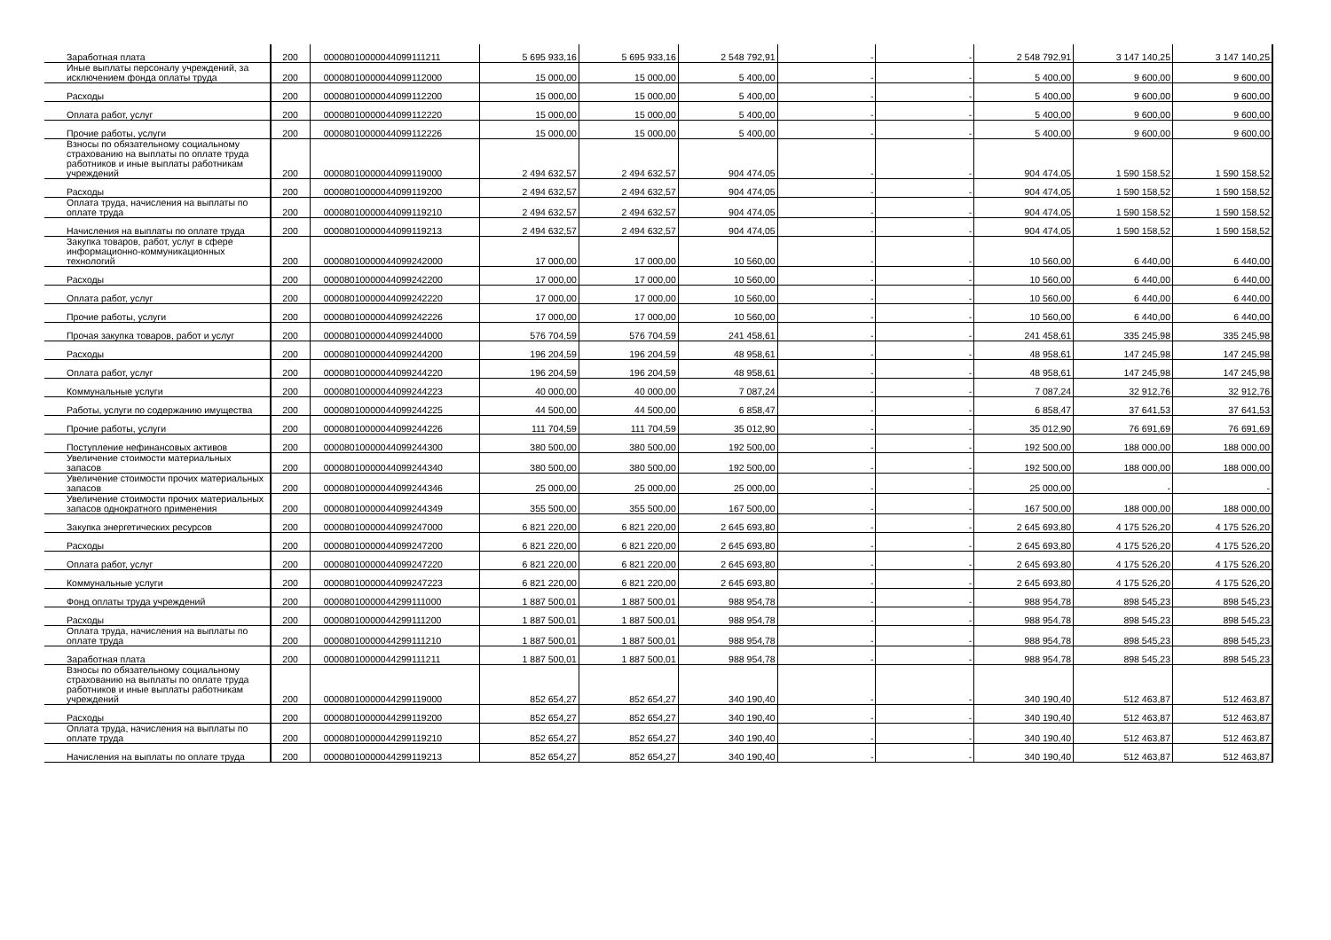| Заработная плата | 200 | 00008010000044099111211 | 5 695 933,16 | 5 695 933,16 | 2 548 792,91 | - | - | 2 548 792,91 | 3 147 140,25 | 3 147 140,25 |
| Иные выплаты персоналу учреждений, за исключением фонда оплаты труда | 200 | 00008010000044099112000 | 15 000,00 | 15 000,00 | 5 400,00 | - | - | 5 400,00 | 9 600,00 | 9 600,00 |
| Расходы | 200 | 00008010000044099112200 | 15 000,00 | 15 000,00 | 5 400,00 | - | - | 5 400,00 | 9 600,00 | 9 600,00 |
| Оплата работ, услуг | 200 | 00008010000044099112220 | 15 000,00 | 15 000,00 | 5 400,00 | - | - | 5 400,00 | 9 600,00 | 9 600,00 |
| Прочие работы, услуги | 200 | 00008010000044099112226 | 15 000,00 | 15 000,00 | 5 400,00 | - | - | 5 400,00 | 9 600,00 | 9 600,00 |
| Взносы по обязательному социальному страхованию на выплаты по оплате труда работников и иные выплаты работникам учреждений | 200 | 00008010000044099119000 | 2 494 632,57 | 2 494 632,57 | 904 474,05 | - | - | 904 474,05 | 1 590 158,52 | 1 590 158,52 |
| Расходы | 200 | 00008010000044099119200 | 2 494 632,57 | 2 494 632,57 | 904 474,05 | - | - | 904 474,05 | 1 590 158,52 | 1 590 158,52 |
| Оплата труда, начисления на выплаты по оплате труда | 200 | 00008010000044099119210 | 2 494 632,57 | 2 494 632,57 | 904 474,05 | - | - | 904 474,05 | 1 590 158,52 | 1 590 158,52 |
| Начисления на выплаты по оплате труда | 200 | 00008010000044099119213 | 2 494 632,57 | 2 494 632,57 | 904 474,05 | - | - | 904 474,05 | 1 590 158,52 | 1 590 158,52 |
| Закупка товаров, работ, услуг в сфере информационно-коммуникационных технологий | 200 | 00008010000044099242000 | 17 000,00 | 17 000,00 | 10 560,00 | - | - | 10 560,00 | 6 440,00 | 6 440,00 |
| Расходы | 200 | 00008010000044099242200 | 17 000,00 | 17 000,00 | 10 560,00 | - | - | 10 560,00 | 6 440,00 | 6 440,00 |
| Оплата работ, услуг | 200 | 00008010000044099242220 | 17 000,00 | 17 000,00 | 10 560,00 | - | - | 10 560,00 | 6 440,00 | 6 440,00 |
| Прочие работы, услуги | 200 | 00008010000044099242226 | 17 000,00 | 17 000,00 | 10 560,00 | - | - | 10 560,00 | 6 440,00 | 6 440,00 |
| Прочая закупка товаров, работ и услуг | 200 | 00008010000044099244000 | 576 704,59 | 576 704,59 | 241 458,61 | - | - | 241 458,61 | 335 245,98 | 335 245,98 |
| Расходы | 200 | 00008010000044099244200 | 196 204,59 | 196 204,59 | 48 958,61 | - | - | 48 958,61 | 147 245,98 | 147 245,98 |
| Оплата работ, услуг | 200 | 00008010000044099244220 | 196 204,59 | 196 204,59 | 48 958,61 | - | - | 48 958,61 | 147 245,98 | 147 245,98 |
| Коммунальные услуги | 200 | 00008010000044099244223 | 40 000,00 | 40 000,00 | 7 087,24 | - | - | 7 087,24 | 32 912,76 | 32 912,76 |
| Работы, услуги по содержанию имущества | 200 | 00008010000044099244225 | 44 500,00 | 44 500,00 | 6 858,47 | - | - | 6 858,47 | 37 641,53 | 37 641,53 |
| Прочие работы, услуги | 200 | 00008010000044099244226 | 111 704,59 | 111 704,59 | 35 012,90 | - | - | 35 012,90 | 76 691,69 | 76 691,69 |
| Поступление нефинансовых активов | 200 | 00008010000044099244300 | 380 500,00 | 380 500,00 | 192 500,00 | - | - | 192 500,00 | 188 000,00 | 188 000,00 |
| Увеличение стоимости материальных запасов | 200 | 00008010000044099244340 | 380 500,00 | 380 500,00 | 192 500,00 | - | - | 192 500,00 | 188 000,00 | 188 000,00 |
| Увеличение стоимости прочих материальных запасов | 200 | 00008010000044099244346 | 25 000,00 | 25 000,00 | 25 000,00 | - | - | 25 000,00 | - | - |
| Увеличение стоимости прочих материальных запасов однократного применения | 200 | 00008010000044099244349 | 355 500,00 | 355 500,00 | 167 500,00 | - | - | 167 500,00 | 188 000,00 | 188 000,00 |
| Закупка энергетических ресурсов | 200 | 00008010000044099247000 | 6 821 220,00 | 6 821 220,00 | 2 645 693,80 | - | - | 2 645 693,80 | 4 175 526,20 | 4 175 526,20 |
| Расходы | 200 | 00008010000044099247200 | 6 821 220,00 | 6 821 220,00 | 2 645 693,80 | - | - | 2 645 693,80 | 4 175 526,20 | 4 175 526,20 |
| Оплата работ, услуг | 200 | 00008010000044099247220 | 6 821 220,00 | 6 821 220,00 | 2 645 693,80 | - | - | 2 645 693,80 | 4 175 526,20 | 4 175 526,20 |
| Коммунальные услуги | 200 | 00008010000044099247223 | 6 821 220,00 | 6 821 220,00 | 2 645 693,80 | - | - | 2 645 693,80 | 4 175 526,20 | 4 175 526,20 |
| Фонд оплаты труда учреждений | 200 | 00008010000044299111000 | 1 887 500,01 | 1 887 500,01 | 988 954,78 | - | - | 988 954,78 | 898 545,23 | 898 545,23 |
| Расходы | 200 | 00008010000044299111200 | 1 887 500,01 | 1 887 500,01 | 988 954,78 | - | - | 988 954,78 | 898 545,23 | 898 545,23 |
| Оплата труда, начисления на выплаты по оплате труда | 200 | 00008010000044299111210 | 1 887 500,01 | 1 887 500,01 | 988 954,78 | - | - | 988 954,78 | 898 545,23 | 898 545,23 |
| Заработная плата | 200 | 00008010000044299111211 | 1 887 500,01 | 1 887 500,01 | 988 954,78 | - | - | 988 954,78 | 898 545,23 | 898 545,23 |
| Взносы по обязательному социальному страхованию на выплаты по оплате труда работников и иные выплаты работникам учреждений | 200 | 00008010000044299119000 | 852 654,27 | 852 654,27 | 340 190,40 | - | - | 340 190,40 | 512 463,87 | 512 463,87 |
| Расходы | 200 | 00008010000044299119200 | 852 654,27 | 852 654,27 | 340 190,40 | - | - | 340 190,40 | 512 463,87 | 512 463,87 |
| Оплата труда, начисления на выплаты по оплате труда | 200 | 00008010000044299119210 | 852 654,27 | 852 654,27 | 340 190,40 | - | - | 340 190,40 | 512 463,87 | 512 463,87 |
| Начисления на выплаты по оплате труда | 200 | 00008010000044299119213 | 852 654,27 | 852 654,27 | 340 190,40 | - | - | 340 190,40 | 512 463,87 | 512 463,87 |